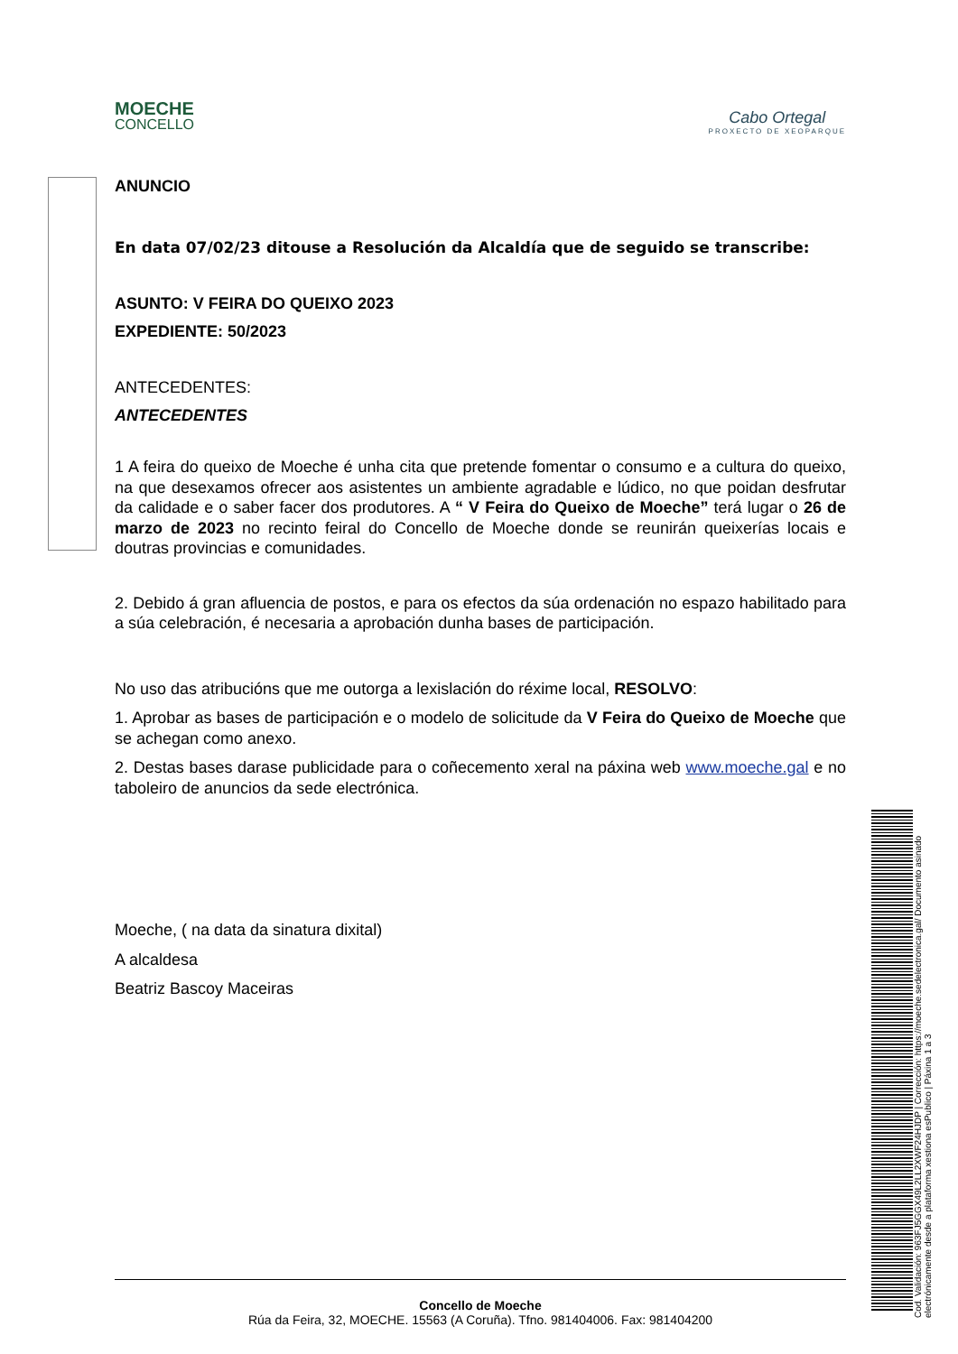MOECHE
CONCELLO
Cabo Ortegal
PROXECTO DE XEOPARQUE
ANUNCIO
En data 07/02/23 ditouse a Resolución da Alcaldía que de seguido se transcribe:
ASUNTO: V FEIRA DO QUEIXO 2023
EXPEDIENTE: 50/2023
ANTECEDENTES:
ANTECEDENTES
1 A feira do queixo de Moeche é unha cita que pretende fomentar o consumo e a cultura do queixo, na que desexamos ofrecer aos asistentes un ambiente agradable e lúdico, no que poidan desfrutar da calidade e o saber facer dos produtores. A “ V Feira do Queixo de Moeche” terá lugar o 26 de marzo de 2023 no recinto feiral do Concello de Moeche donde se reunirán queixerías locais e doutras provincias e comunidades.
2. Debido á gran afluencia de postos, e para os efectos da súa ordenación no espazo habilitado para a súa celebración, é necesaria a aprobación dunha bases de participación.
No uso das atribucións que me outorga a lexislación do réxime local, RESOLVO:
1. Aprobar as bases de participación e o modelo de solicitude da V Feira do Queixo de Moeche que se achegan como anexo.
2. Destas bases darase publicidade para o coñecemento xeral na páxina web www.moeche.gal e no taboleiro de anuncios da sede electrónica.
Moeche, ( na data da sinatura dixital)
A alcaldesa
Beatriz Bascoy Maceiras
Concello de Moeche
Rúa da Feira, 32, MOECHE. 15563 (A Coruña). Tfno. 981404006. Fax: 981404200
Cod. Validación: 963FJ5GGX49L2LL2XWF24HJDP | Corrección: https://moeche.sedelectronica.gal/ Documento asinado electrónicamente desde a plataforma xestiona esPublico | Páxina 1 a 3